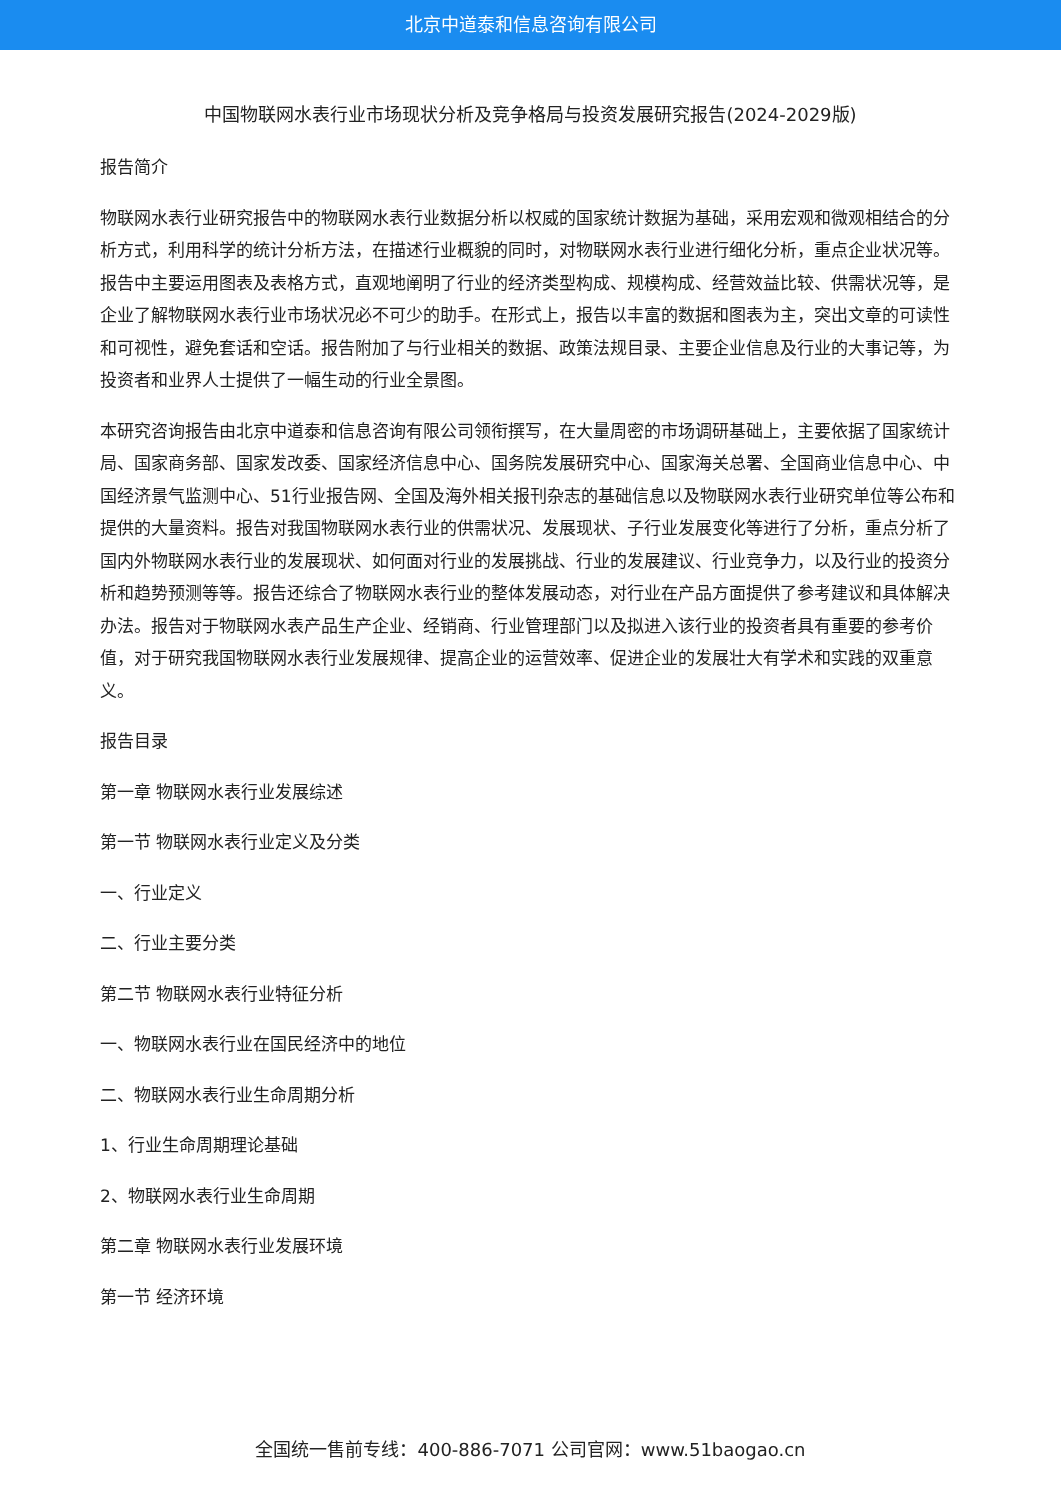北京中道泰和信息咨询有限公司
中国物联网水表行业市场现状分析及竞争格局与投资发展研究报告(2024-2029版)
报告简介
物联网水表行业研究报告中的物联网水表行业数据分析以权威的国家统计数据为基础，采用宏观和微观相结合的分析方式，利用科学的统计分析方法，在描述行业概貌的同时，对物联网水表行业进行细化分析，重点企业状况等。报告中主要运用图表及表格方式，直观地阐明了行业的经济类型构成、规模构成、经营效益比较、供需状况等，是企业了解物联网水表行业市场状况必不可少的助手。在形式上，报告以丰富的数据和图表为主，突出文章的可读性和可视性，避免套话和空话。报告附加了与行业相关的数据、政策法规目录、主要企业信息及行业的大事记等，为投资者和业界人士提供了一幅生动的行业全景图。
本研究咨询报告由北京中道泰和信息咨询有限公司领衔撰写，在大量周密的市场调研基础上，主要依据了国家统计局、国家商务部、国家发改委、国家经济信息中心、国务院发展研究中心、国家海关总署、全国商业信息中心、中国经济景气监测中心、51行业报告网、全国及海外相关报刊杂志的基础信息以及物联网水表行业研究单位等公布和提供的大量资料。报告对我国物联网水表行业的供需状况、发展现状、子行业发展变化等进行了分析，重点分析了国内外物联网水表行业的发展现状、如何面对行业的发展挑战、行业的发展建议、行业竞争力，以及行业的投资分析和趋势预测等等。报告还综合了物联网水表行业的整体发展动态，对行业在产品方面提供了参考建议和具体解决办法。报告对于物联网水表产品生产企业、经销商、行业管理部门以及拟进入该行业的投资者具有重要的参考价值，对于研究我国物联网水表行业发展规律、提高企业的运营效率、促进企业的发展壮大有学术和实践的双重意义。
报告目录
第一章 物联网水表行业发展综述
第一节 物联网水表行业定义及分类
一、行业定义
二、行业主要分类
第二节 物联网水表行业特征分析
一、物联网水表行业在国民经济中的地位
二、物联网水表行业生命周期分析
1、行业生命周期理论基础
2、物联网水表行业生命周期
第二章 物联网水表行业发展环境
第一节 经济环境
全国统一售前专线：400-886-7071 公司官网：www.51baogao.cn